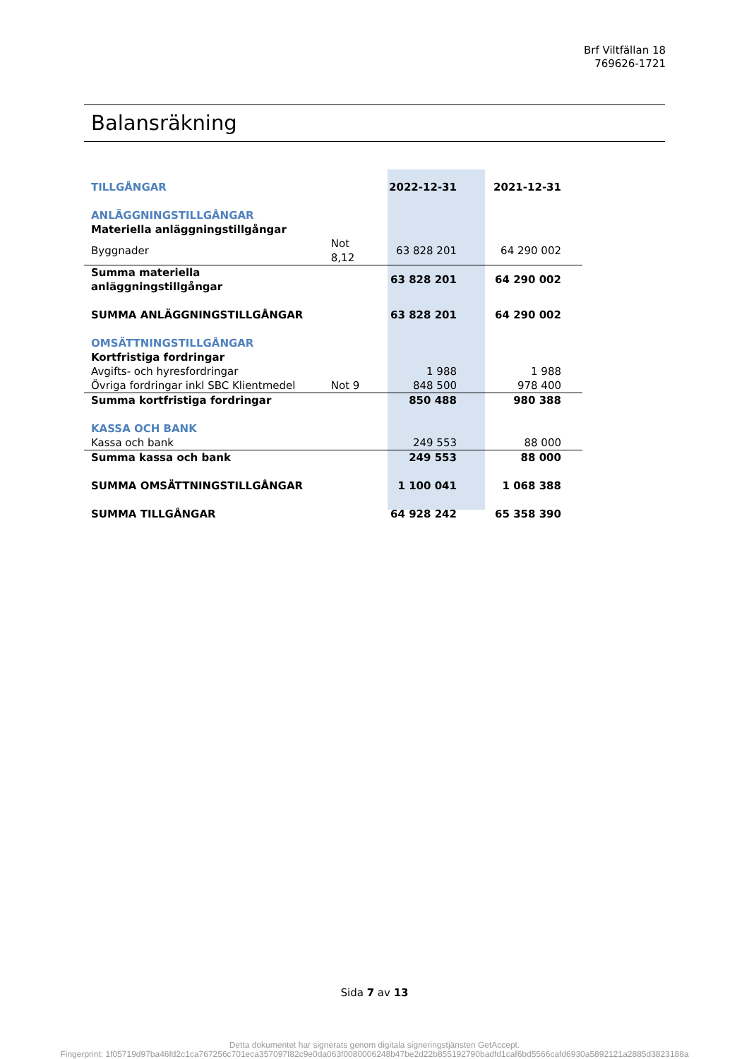Brf Viltfällan 18
769626-1721
Balansräkning
| TILLGÅNGAR | | 2022-12-31 | 2021-12-31 |
| ANLÄGGNINGSTILLGÅNGAR | | | |
| Materiella anläggningstillgångar | | | |
| Byggnader | Not 8,12 | 63 828 201 | 64 290 002 |
| Summa materiella anläggningstillgångar | | 63 828 201 | 64 290 002 |
| SUMMA ANLÄGGNINGSTILLGÅNGAR | | 63 828 201 | 64 290 002 |
| OMSÄTTNINGSTILLGÅNGAR | | | |
| Kortfristiga fordringar | | | |
| Avgifts- och hyresfordringar | | 1 988 | 1 988 |
| Övriga fordringar inkl SBC Klientmedel | Not 9 | 848 500 | 978 400 |
| Summa kortfristiga fordringar | | 850 488 | 980 388 |
| KASSA OCH BANK | | | |
| Kassa och bank | | 249 553 | 88 000 |
| Summa kassa och bank | | 249 553 | 88 000 |
| SUMMA OMSÄTTNINGSTILLGÅNGAR | | 1 100 041 | 1 068 388 |
| SUMMA TILLGÅNGAR | | 64 928 242 | 65 358 390 |
Sida 7 av 13
Detta dokumentet har signerats genom digitala signeringstjänsten GetAccept.
Fingerprint: 1f05719d97ba46fd2c1ca767256c701eca357097f82c9e0da063f0080006248b47be2d22b855192790badfd1caf6bd5566cafd6930a5892121a2885d3823188a